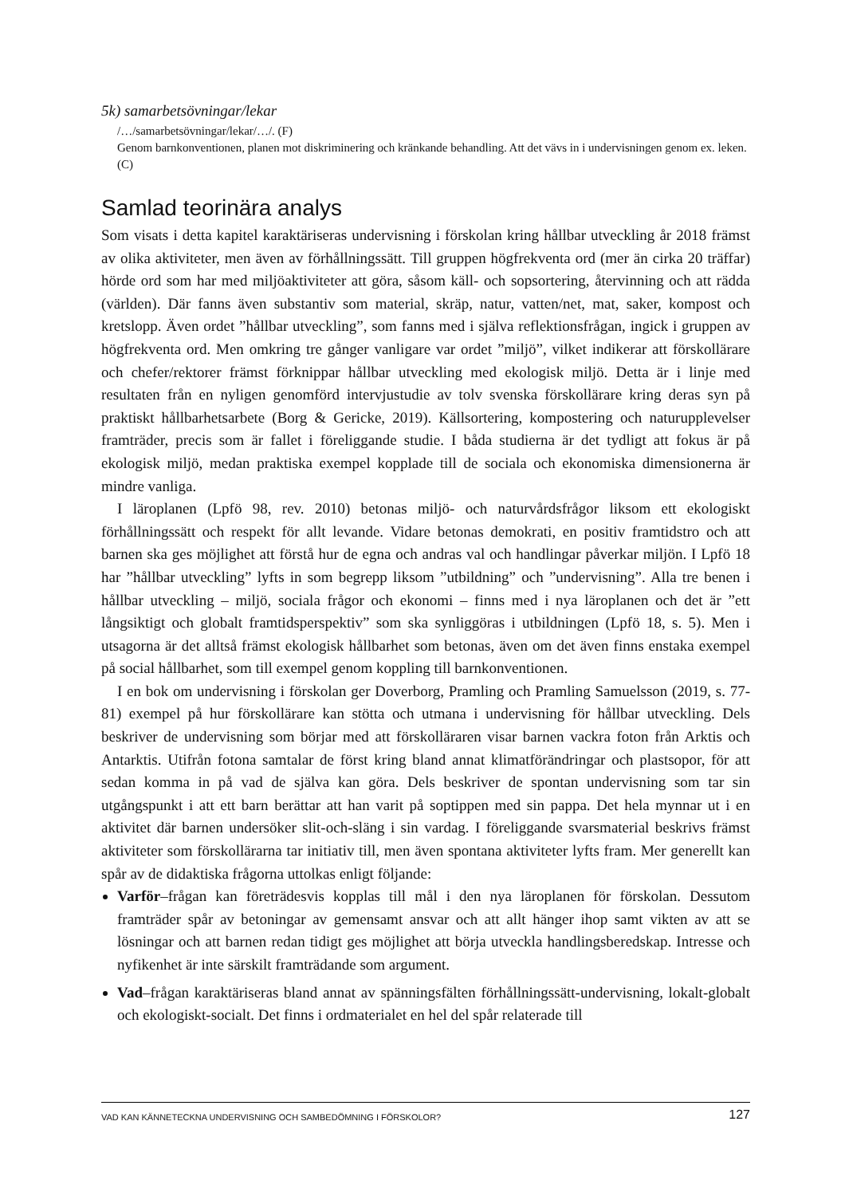5k) samarbetsövningar/lekar
/…/samarbetsövningar/lekar/…/. (F)
Genom barnkonventionen, planen mot diskriminering och kränkande behandling. Att det vävs in i undervisningen genom ex. leken. (C)
Samlad teorinära analys
Som visats i detta kapitel karaktäriseras undervisning i förskolan kring hållbar utveckling år 2018 främst av olika aktiviteter, men även av förhållningssätt. Till gruppen högfrekventa ord (mer än cirka 20 träffar) hörde ord som har med miljöaktiviteter att göra, såsom käll- och sopsortering, återvinning och att rädda (världen). Där fanns även substantiv som material, skräp, natur, vatten/net, mat, saker, kompost och kretslopp. Även ordet ”hållbar utveckling”, som fanns med i själva reflektionsfrågan, ingick i gruppen av högfrekventa ord. Men omkring tre gånger vanligare var ordet ”miljö”, vilket indikerar att förskollärare och chefer/rektorer främst förknippar hållbar utveckling med ekologisk miljö. Detta är i linje med resultaten från en nyligen genomförd intervjustudie av tolv svenska förskollärare kring deras syn på praktiskt hållbarhetsarbete (Borg & Gericke, 2019). Källsortering, kompostering och naturupplevelser framträder, precis som är fallet i föreliggande studie. I båda studierna är det tydligt att fokus är på ekologisk miljö, medan praktiska exempel kopplade till de sociala och ekonomiska dimensionerna är mindre vanliga.
I läroplanen (Lpfö 98, rev. 2010) betonas miljö- och naturvårdsfrågor liksom ett ekologiskt förhållningssätt och respekt för allt levande. Vidare betonas demokrati, en positiv framtidstro och att barnen ska ges möjlighet att förstå hur de egna och andras val och handlingar påverkar miljön. I Lpfö 18 har ”hållbar utveckling” lyfts in som begrepp liksom ”utbildning” och ”undervisning”. Alla tre benen i hållbar utveckling – miljö, sociala frågor och ekonomi – finns med i nya läroplanen och det är ”ett långsiktigt och globalt framtidsperspektiv” som ska synliggöras i utbildningen (Lpfö 18, s. 5). Men i utsagorna är det alltså främst ekologisk hållbarhet som betonas, även om det även finns enstaka exempel på social hållbarhet, som till exempel genom koppling till barnkonventionen.
I en bok om undervisning i förskolan ger Doverborg, Pramling och Pramling Samuelsson (2019, s. 77-81) exempel på hur förskollärare kan stötta och utmana i undervisning för hållbar utveckling. Dels beskriver de undervisning som börjar med att förskolläraren visar barnen vackra foton från Arktis och Antarktis. Utifrån fotona samtalar de först kring bland annat klimatförändringar och plastsopor, för att sedan komma in på vad de själva kan göra. Dels beskriver de spontan undervisning som tar sin utgångspunkt i att ett barn berättar att han varit på soptippen med sin pappa. Det hela mynnar ut i en aktivitet där barnen undersöker slit-och-släng i sin vardag. I föreliggande svarsmaterial beskrivs främst aktiviteter som förskollärarna tar initiativ till, men även spontana aktiviteter lyfts fram. Mer generellt kan spår av de didaktiska frågorna uttolkas enligt följande:
Varför–frågan kan företrädesvis kopplas till mål i den nya läroplanen för förskolan. Dessutom framträder spår av betoningar av gemensamt ansvar och att allt hänger ihop samt vikten av att se lösningar och att barnen redan tidigt ges möjlighet att börja utveckla handlingsberedskap. Intresse och nyfikenhet är inte särskilt framträdande som argument.
Vad–frågan karaktäriseras bland annat av spänningsfälten förhållningssätt-undervisning, lokalt-globalt och ekologiskt-socialt. Det finns i ordmaterialet en hel del spår relaterade till
VAD KAN KÄNNETECKNA UNDERVISNING OCH SAMBEDÖMNING I FÖRSKOLOR? 127